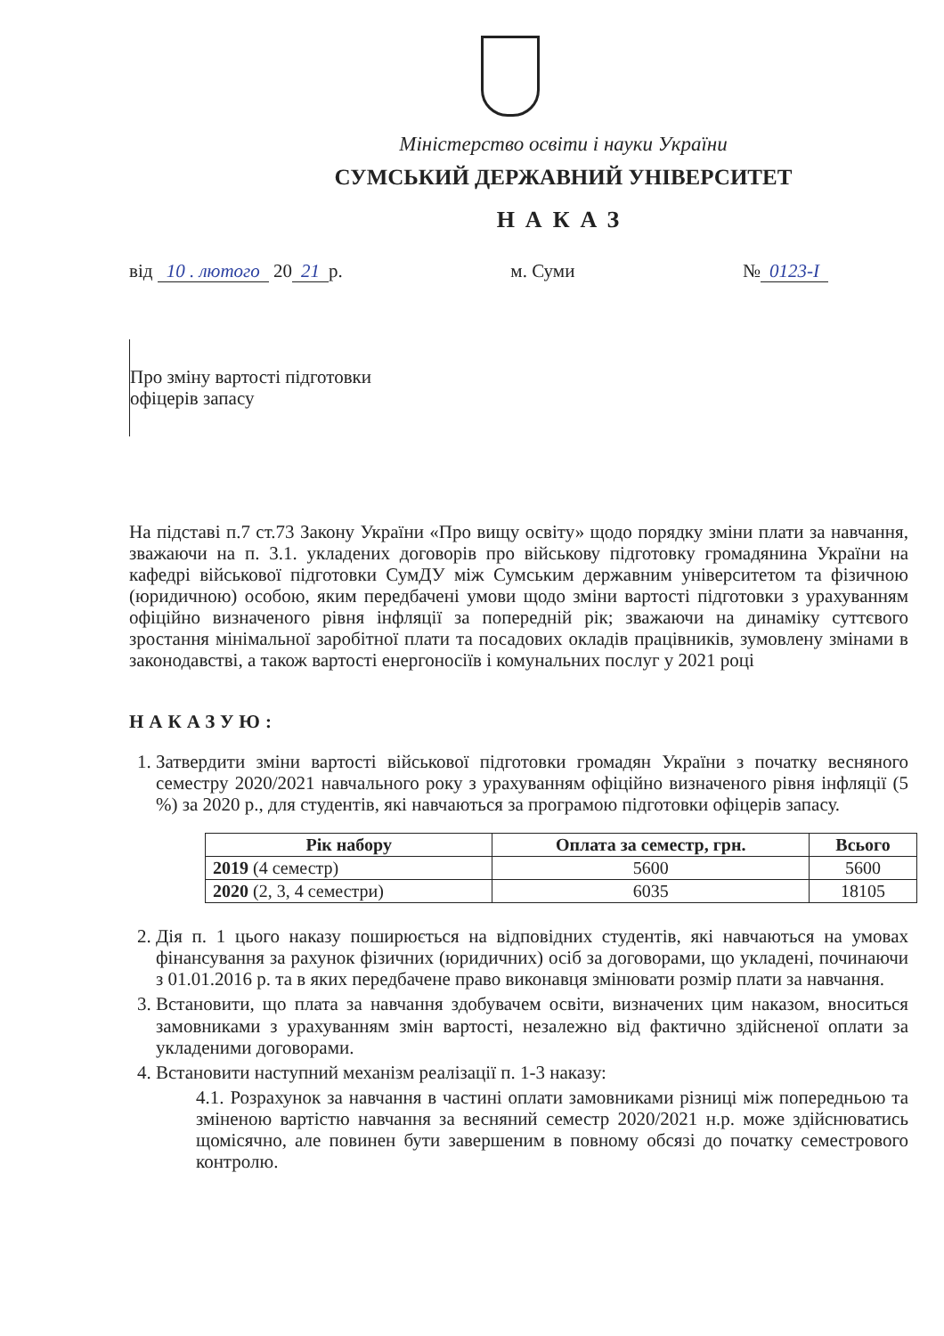Міністерство освіти і науки України
СУМСЬКИЙ ДЕРЖАВНИЙ УНІВЕРСИТЕТ
НАКАЗ
від 10 . лютого 20 21 р. м. Суми № 0123-І
Про зміну вартості підготовки
офіцерів запасу
На підставі п.7 ст.73 Закону України «Про вищу освіту» щодо порядку зміни плати за навчання, зважаючи на п. 3.1. укладених договорів про військову підготовку громадянина України на кафедрі військової підготовки СумДУ між Сумським державним університетом та фізичною (юридичною) особою, яким передбачені умови щодо зміни вартості підготовки з урахуванням офіційно визначеного рівня інфляції за попередній рік; зважаючи на динаміку суттєвого зростання мінімальної заробітної плати та посадових окладів працівників, зумовлену змінами в законодавстві, а також вартості енергоносіїв і комунальних послуг у 2021 році
НАКАЗУЮ:
1. Затвердити зміни вартості військової підготовки громадян України з початку весняного семестру 2020/2021 навчального року з урахуванням офіційно визначеного рівня інфляції (5 %) за 2020 р., для студентів, які навчаються за програмою підготовки офіцерів запасу.
| Рік набору | Оплата за семестр, грн. | Всього |
| --- | --- | --- |
| 2019 (4 семестр) | 5600 | 5600 |
| 2020 (2, 3, 4 семестри) | 6035 | 18105 |
2. Дія п. 1 цього наказу поширюється на відповідних студентів, які навчаються на умовах фінансування за рахунок фізичних (юридичних) осіб за договорами, що укладені, починаючи з 01.01.2016 р. та в яких передбачене право виконавця змінювати розмір плати за навчання.
3. Встановити, що плата за навчання здобувачем освіти, визначених цим наказом, вноситься замовниками з урахуванням змін вартості, незалежно від фактично здійсненої оплати за укладеними договорами.
4. Встановити наступний механізм реалізації п. 1-3 наказу:
4.1. Розрахунок за навчання в частині оплати замовниками різниці між попередньою та зміненою вартістю навчання за весняний семестр 2020/2021 н.р. може здійснюватись щомісячно, але повинен бути завершеним в повному обсязі до початку семестрового контролю.